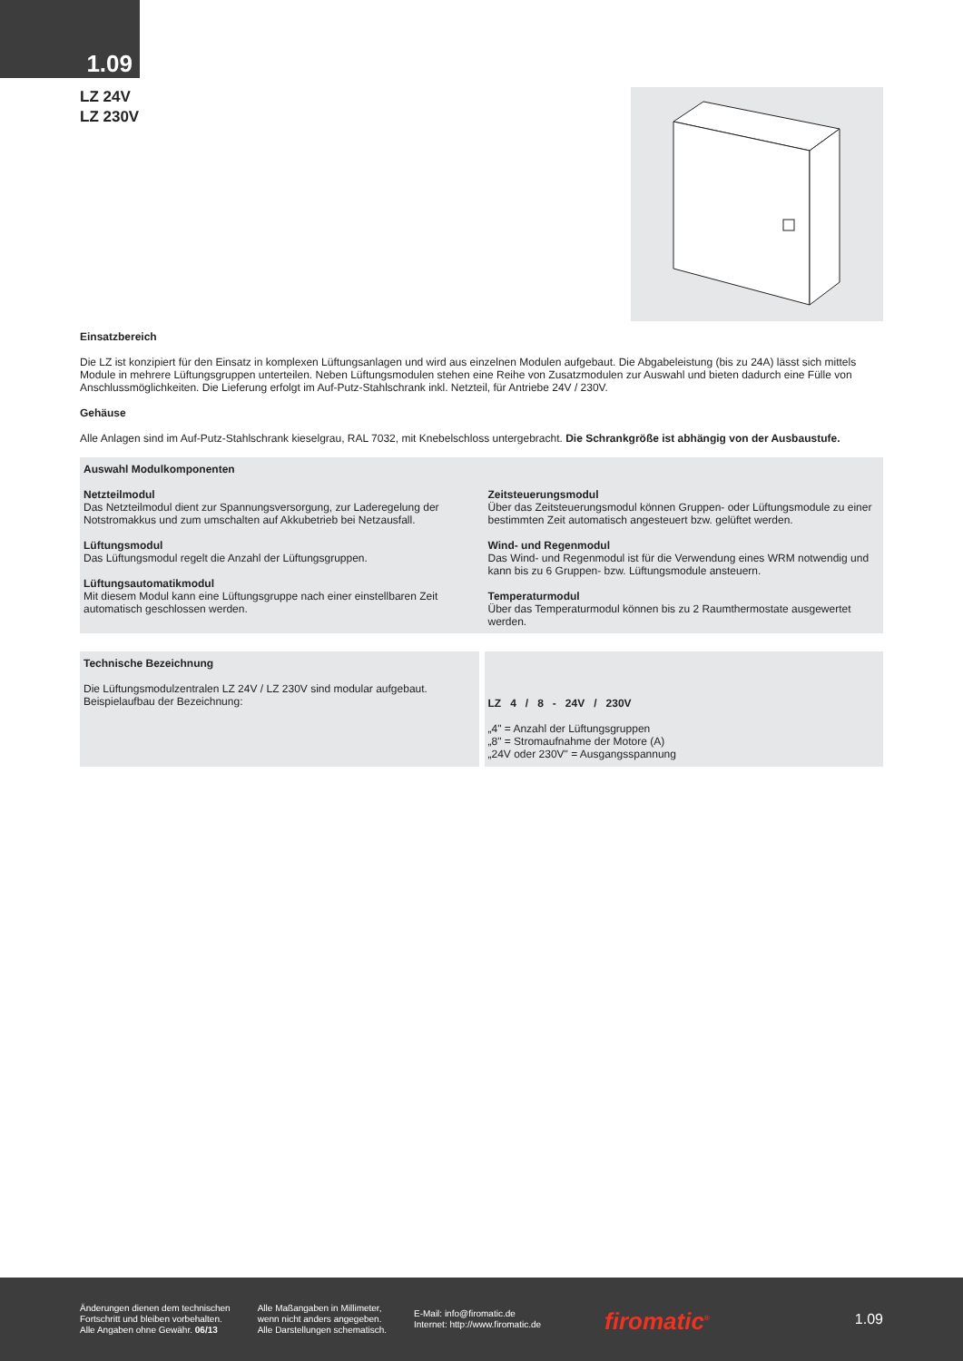1.09
LZ 24V
LZ 230V
Einsatzbereich
Die LZ ist konzipiert für den Einsatz in komplexen Lüftungsanlagen und wird aus einzelnen Modulen aufgebaut. Die Abgabeleistung (bis zu 24A) lässt sich mittels Module in mehrere Lüftungsgruppen unterteilen. Neben Lüftungsmodulen stehen eine Reihe von Zusatzmodulen zur Auswahl und bieten dadurch eine Fülle von Anschlussmöglichkeiten. Die Lieferung erfolgt im Auf-Putz-Stahlschrank inkl. Netzteil, für Antriebe 24V / 230V.
Gehäuse
Alle Anlagen sind im Auf-Putz-Stahlschrank kieselgrau, RAL 7032, mit Knebelschloss untergebracht. Die Schrankgröße ist abhängig von der Ausbaustufe.
Auswahl Modulkomponenten
Netzteilmodul
Das Netzteilmodul dient zur Spannungsversorgung, zur Laderegelung der Notstromakkus und zum umschalten auf Akkubetrieb bei Netzausfall.
Lüftungsmodul
Das Lüftungsmodul regelt die Anzahl der Lüftungsgruppen.
Lüftungsautomatikmodul
Mit diesem Modul kann eine Lüftungsgruppe nach einer einstellbaren Zeit automatisch geschlossen werden.
Zeitsteuerungsmodul
Über das Zeitsteuerungsmodul können Gruppen- oder Lüftungsmodule zu einer bestimmten Zeit automatisch angesteuert bzw. gelüftet werden.
Wind- und Regenmodul
Das Wind- und Regenmodul ist für die Verwendung eines WRM notwendig und kann bis zu 6 Gruppen- bzw. Lüftungsmodule ansteuern.
Temperaturmodul
Über das Temperaturmodul können bis zu 2 Raumthermostate ausgewertet werden.
Technische Bezeichnung
Die Lüftungsmodulzentralen LZ 24V / LZ 230V sind modular aufgebaut.
Beispielaufbau der Bezeichnung:
LZ 4 / 8 - 24V / 230V
„4" = Anzahl der Lüftungsgruppen
„8" = Stromaufnahme der Motore (A)
„24V oder 230V" = Ausgangsspannung
Änderungen dienen dem technischen
Fortschritt und bleiben vorbehalten.
Alle Angaben ohne Gewähr. 06/13
Alle Maßangaben in Millimeter,
wenn nicht anders angegeben.
Alle Darstellungen schematisch.
E-Mail: info@firomatic.de
Internet: http://www.firomatic.de
firomatic<sup>®</sup>
1.09